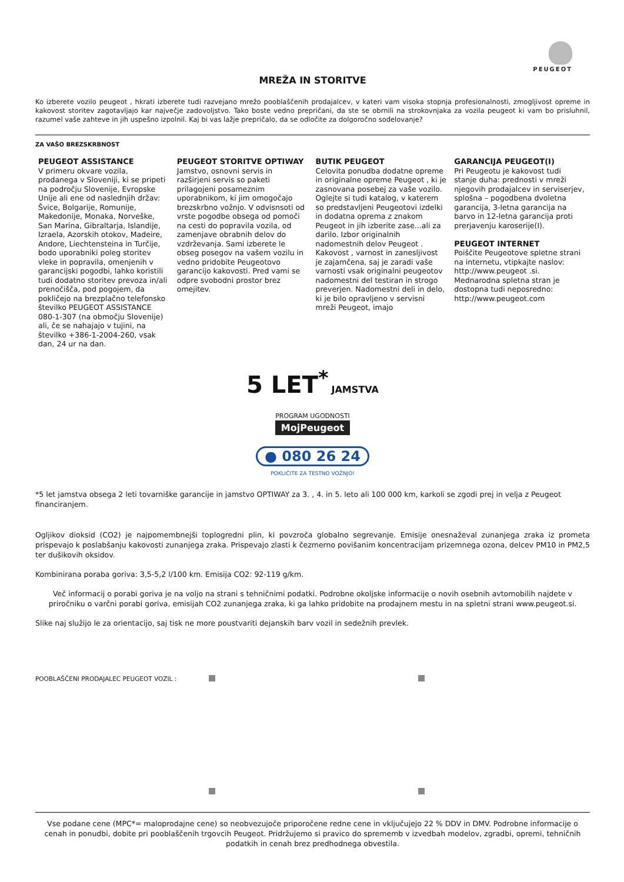PEUGEOT
MREŽA IN STORITVE
Ko izberete vozilo peugeot , hkrati izberete tudi razvejano mrežo pooblaščenih prodajalcev, v kateri vam visoka stopnja profesionalnosti, zmogljivost opreme in kakovost storitev zagotavljajo kar največje zadovoljstvo. Tako boste vedno prepričani, da ste se obrnili na strokovnjaka za vozila peugeot ki vam bo prisluhnil, razumel vaše zahteve in jih uspešno izpolnil. Kaj bi vas lažje prepričalo, da se odločite za dolgoročno sodelovanje?
ZA VAŠO BREZSKRBNOST
PEUGEOT ASSISTANCE
V primeru okvare vozila, prodanega v Sloveniji, ki se pripeti na področju Slovenije, Evropske Unije ali ene od naslednjih držav: Švice, Bolgarije, Romunije, Makedonije, Monaka, Norveške, San Marina, Gibraltarja, Islandije, Izraela, Azorskih otokov, Madeire, Andore, Liechtensteina in Turčije, bodo uporabniki poleg storitev vleke in popravila, omenjenih v garancijski pogodbi, lahko koristili tudi dodatno storitev prevoza in/ali prenočišča, pod pogojem, da pokličejo na brezplačno telefonsko številko PEUGEOT ASSISTANCE 080-1-307 (na območju Slovenije) ali, če se nahajajo v tujini, na številko +386-1-2004-260, vsak dan, 24 ur na dan.
PEUGEOT STORITVE OPTIWAY
Jamstvo, osnovni servis in razširjeni servis so paketi prilagojeni posameznim uporabnikom, ki jim omogočajo brezskrbno vožnjo. V odvisnsoti od vrste pogodbe obsega od pomoči na cesti do popravila vozila, od zamenjave obrabnih delov do vzdrževanja. Sami izberete le obseg posegov na vašem vozilu in vedno pridobite Peugeotovo garancijo kakovosti. Pred vami se odpre svobodni prostor brez omejitev.
BUTIK PEUGEOT
Celovita ponudba dodatne opreme in originalne opreme Peugeot , ki je zasnovana posebej za vaše vozilo. Oglejte si tudi katalog, v katerem so predstavljeni Peugeotovi izdelki in dodatna oprema z znakom Peugeot in jih izberite zase...ali za darilo. Izbor originalnih nadomestnih delov Peugeot . Kakovost , varnost in zanesljivost je zajamčena, saj je zaradi vaše varnosti vsak originalni peugeotov nadomestni del testiran in strogo preverjen. Nadomestni deli in delo, ki je bilo opravljeno v servisni mreži Peugeot, imajo
GARANCIJA PEUGEOT(I)
Pri Peugeotu je kakovost tudi stanje duha: prednosti v mreži njegovih prodajalcev in serviserjev, splošna – pogodbena dvoletna garancija, 3-letna garancija na barvo in 12-letna garancija proti prerjavenju karoserije(I).
PEUGEOT INTERNET
Poiščite Peugeotove spletne strani na internetu, vtipkajte naslov: http://www.peugeot .si. Mednarodna spletna stran je dostopna tudi neposredno: http://www.peugeot.com
5 LET<sup>*</sup> JAMSTVA
PROGRAM UGODNOSTI
MojPeugeot
● 080 26 24
POKLIČITE ZA TESTNO VOŽNJO!
*5 let jamstva obsega 2 leti tovarniške garancije in jamstvo OPTIWAY za 3. , 4. in 5. leto ali 100 000 km, karkoli se zgodi prej in velja z Peugeot financiranjem.
Ogljikov dioksid (CO2) je najpomembnejši toplogredni plin, ki povzroča globalno segrevanje. Emisije onesnaževal zunanjega zraka iz prometa prispevajo k poslabšanju kakovosti zunanjega zraka. Prispevajo zlasti k čezmerno povišanim koncentracijam prizemnega ozona, delcev PM10 in PM2,5 ter dušikovih oksidov.
Kombinirana poraba goriva: 3,5-5,2 l/100 km. Emisija CO2: 92-119 g/km.
Več informacij o porabi goriva je na voljo na strani s tehničnimi podatki. Podrobne okoljske informacije o novih osebnih avtomobilih najdete v priročniku o varčni porabi goriva, emisijah CO2 zunanjega zraka, ki ga lahko pridobite na prodajnem mestu in na spletni strani www.peugeot.si.
Slike naj služijo le za orientacijo, saj tisk ne more poustvariti dejanskih barv vozil in sedežnih prevlek.
POOBLAŠČENI PRODAJALEC PEUGEOT VOZIL :
Vse podane cene (MPC*= maloprodajne cene) so neobvezujoče priporočene redne cene in vključujejo 22 % DDV in DMV. Podrobne informacije o cenah in ponudbi, dobite pri pooblaščenih trgovcih Peugeot. Pridržujemo si pravico do sprememb v izvedbah modelov, zgradbi, opremi, tehničnih podatkih in cenah brez predhodnega obvestila.